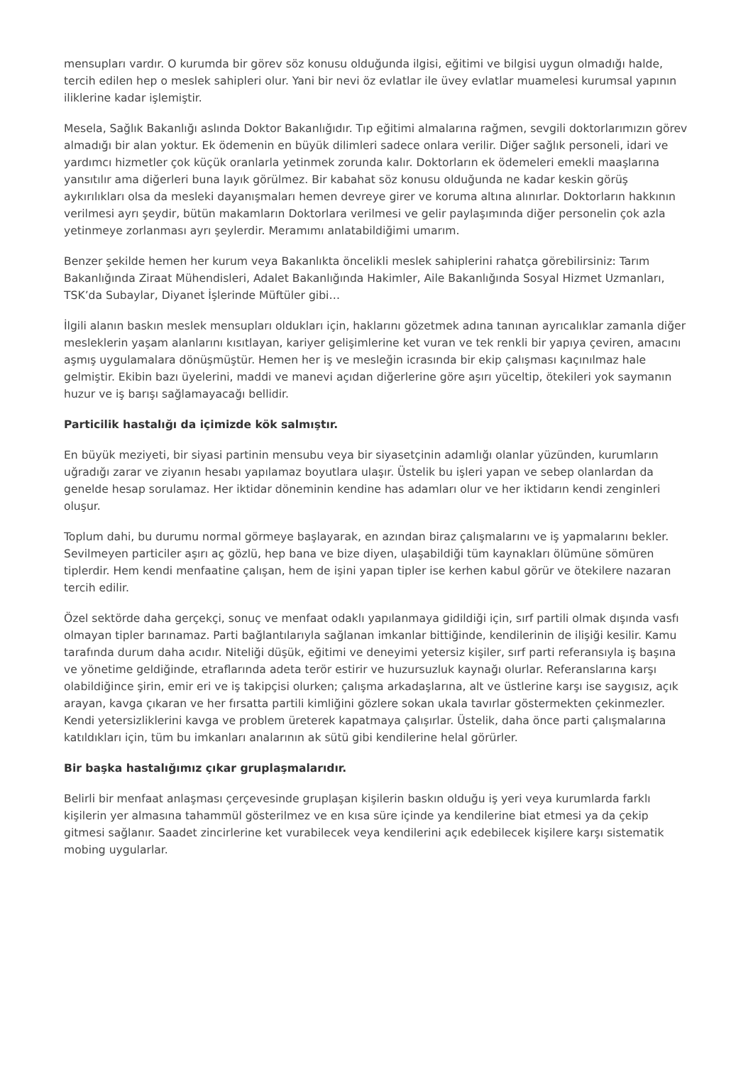mensupları vardır. O kurumda bir görev söz konusu olduğunda ilgisi, eğitimi ve bilgisi uygun olmadığı halde, tercih edilen hep o meslek sahipleri olur. Yani bir nevi öz evlatlar ile üvey evlatlar muamelesi kurumsal yapının iliklerine kadar işlemiştir.
Mesela, Sağlık Bakanlığı aslında Doktor Bakanlığıdır. Tıp eğitimi almalarına rağmen, sevgili doktorlarımızın görev almadığı bir alan yoktur. Ek ödemenin en büyük dilimleri sadece onlara verilir. Diğer sağlık personeli, idari ve yardımcı hizmetler çok küçük oranlarla yetinmek zorunda kalır. Doktorların ek ödemeleri emekli maaşlarına yansıtılır ama diğerleri buna layık görülmez. Bir kabahat söz konusu olduğunda ne kadar keskin görüş aykırılıkları olsa da mesleki dayanışmaları hemen devreye girer ve koruma altına alınırlar. Doktorların hakkının verilmesi ayrı şeydir, bütün makamların Doktorlara verilmesi ve gelir paylaşımında diğer personelin çok azla yetinmeye zorlanması ayrı şeylerdir. Meramımı anlatabildiğimi umarım.
Benzer şekilde hemen her kurum veya Bakanlıkta öncelikli meslek sahiplerini rahatça görebilirsiniz: Tarım Bakanlığında Ziraat Mühendisleri, Adalet Bakanlığında Hakimler, Aile Bakanlığında Sosyal Hizmet Uzmanları, TSK’da Subaylar, Diyanet İşlerinde Müftüler gibi…
İlgili alanın baskın meslek mensupları oldukları için, haklarını gözetmek adına tanınan ayrıcalıklar zamanla diğer mesleklerin yaşam alanlarını kısıtlayan, kariyer gelişimlerine ket vuran ve tek renkli bir yapıya çeviren, amacını aşmış uygulamalara dönüşmüştür. Hemen her iş ve mesleğin icrasında bir ekip çalışması kaçınılmaz hale gelmiştir. Ekibin bazı üyelerini, maddi ve manevi açıdan diğerlerine göre aşırı yüceltip, ötekileri yok saymanın huzur ve iş barışı sağlamayacağı bellidir.
Particilik hastalığı da içimizde kök salmıştır.
En büyük meziyeti, bir siyasi partinin mensubu veya bir siyasetçinin adamlığı olanlar yüzünden, kurumların uğradığı zarar ve ziyanın hesabı yapılamaz boyutlara ulaşır. Üstelik bu işleri yapan ve sebep olanlardan da genelde hesap sorulamaz. Her iktidar döneminin kendine has adamları olur ve her iktidarın kendi zenginleri oluşur.
Toplum dahi, bu durumu normal görmeye başlayarak, en azından biraz çalışmalarını ve iş yapmalarını bekler. Sevilmeyen particiler aşırı aç gözlü, hep bana ve bize diyen, ulaşabildiği tüm kaynakları ölümüne sömüren tiplerdir. Hem kendi menfaatine çalışan, hem de işini yapan tipler ise kerhen kabul görür ve ötekilere nazaran tercih edilir.
Özel sektörde daha gerçekçi, sonuç ve menfaat odaklı yapılanmaya gidildiği için, sırf partili olmak dışında vasfı olmayan tipler barınamaz. Parti bağlantılarıyla sağlanan imkanlar bittiğinde, kendilerinin de ilişiği kesilir. Kamu tarafında durum daha acıdır. Niteliği düşük, eğitimi ve deneyimi yetersiz kişiler, sırf parti referansıyla iş başına ve yönetime geldiğinde, etraflarında adeta terör estirir ve huzursuzluk kaynağı olurlar. Referanslarına karşı olabildiğince şirin, emir eri ve iş takipçisi olurken; çalışma arkadaşlarına, alt ve üstlerine karşı ise saygısız, açık arayan, kavga çıkaran ve her fırsatta partili kimliğini gözlere sokan ukala tavırlar göstermekten çekinmezler. Kendi yetersizliklerini kavga ve problem üreterek kapatmaya çalışırlar. Üstelik, daha önce parti çalışmalarına katıldıkları için, tüm bu imkanları analarının ak sütü gibi kendilerine helal görürler.
Bir başka hastalığımız çıkar gruplaşmalarıdır.
Belirli bir menfaat anlaşması çerçevesinde gruplaşan kişilerin baskın olduğu iş yeri veya kurumlarda farklı kişilerin yer almasına tahammül gösterilmez ve en kısa süre içinde ya kendilerine biat etmesi ya da çekip gitmesi sağlanır. Saadet zincirlerine ket vurabilecek veya kendilerini açık edebilecek kişilere karşı sistematik mobing uygularlar.